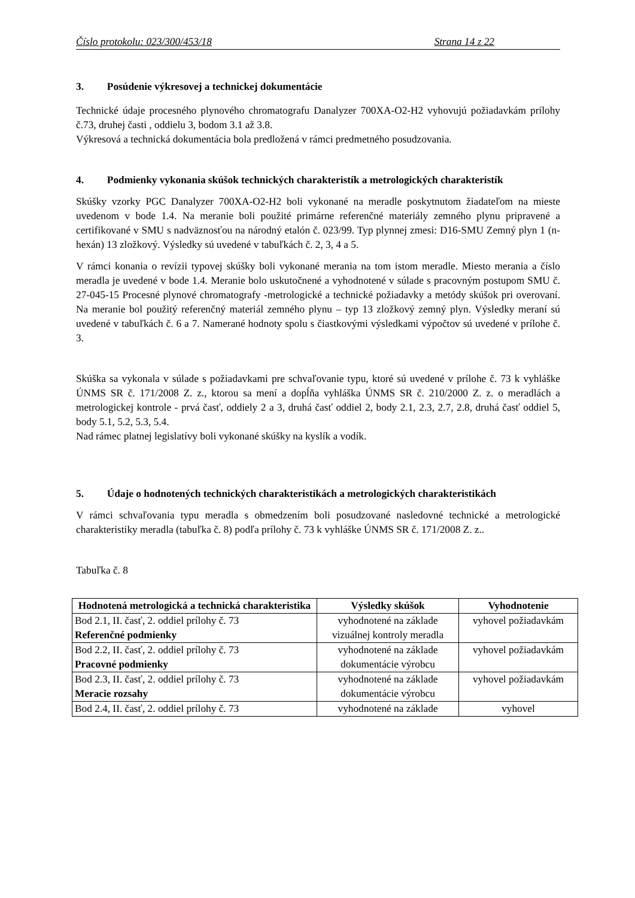Číslo protokolu: 023/300/453/18 Strana 14 z 22
3. Posúdenie výkresovej a technickej dokumentácie
Technické údaje procesného plynového chromatografu Danalyzer 700XA-O2-H2 vyhovujú požiadavkám prílohy č.73, druhej časti , oddielu 3, bodom 3.1 až 3.8.
Výkresová a technická dokumentácia bola predložená v rámci predmetného posudzovania.
4. Podmienky vykonania skúšok technických charakteristík a metrologických charakteristík
Skúšky vzorky PGC Danalyzer 700XA-O2-H2 boli vykonané na meradle poskytnutom žiadateľom na mieste uvedenom v bode 1.4. Na meranie boli použité primárne referenčné materiály zemného plynu pripravené a certifikované v SMU s nadväznosťou na národný etalón č. 023/99. Typ plynnej zmesi: D16-SMU Zemný plyn 1 (n-hexán) 13 zložkový. Výsledky sú uvedené v tabuľkách č. 2, 3, 4 a 5.
V rámci konania o revízii typovej skúšky boli vykonané merania na tom istom meradle. Miesto merania a číslo meradla je uvedené v bode 1.4. Meranie bolo uskutočnené a vyhodnotené v súlade s pracovným postupom SMU č. 27-045-15 Procesné plynové chromatografy -metrologické a technické požiadavky a metódy skúšok pri overovaní. Na meranie bol použitý referenčný materiál zemného plynu – typ 13 zložkový zemný plyn. Výsledky meraní sú uvedené v tabuľkách č. 6 a 7. Namerané hodnoty spolu s čiastkovými výsledkami výpočtov sú uvedené v prílohe č. 3.
Skúška sa vykonala v súlade s požiadavkami pre schvaľovanie typu, ktoré sú uvedené v prílohe č. 73 k vyhláške ÚNMS SR č. 171/2008 Z. z., ktorou sa mení a dopĺňa vyhláška ÚNMS SR č. 210/2000 Z. z. o meradlách a metrologickej kontrole - prvá časť, oddiely 2 a 3, druhá časť oddiel 2, body 2.1, 2.3, 2.7, 2.8, druhá časť oddiel 5, body 5.1, 5.2, 5.3, 5.4.
Nad rámec platnej legislatívy boli vykonané skúšky na kyslík a vodík.
5. Údaje o hodnotených technických charakteristikách a metrologických charakteristikách
V rámci schvaľovania typu meradla s obmedzením boli posudzované nasledovné technické a metrologické charakteristiky meradla (tabuľka č. 8) podľa prílohy č. 73 k vyhláške ÚNMS SR č. 171/2008 Z. z..
Tabuľka č. 8
| Hodnotená metrologická a technická charakteristika | Výsledky skúšok | Vyhodnotenie |
| --- | --- | --- |
| Bod 2.1, II. časť, 2. oddiel prílohy č. 73 Referenčné podmienky | vyhodnotené na základe vizuálnej kontroly meradla | vyhovel požiadavkám |
| Bod 2.2, II. časť, 2. oddiel prílohy č. 73 Pracovné podmienky | vyhodnotené na základe dokumentácie výrobcu | vyhovel požiadavkám |
| Bod 2.3, II. časť, 2. oddiel prílohy č. 73 Meracie rozsahy | vyhodnotené na základe dokumentácie výrobcu | vyhovel požiadavkám |
| Bod 2.4, II. časť, 2. oddiel prílohy č. 73 | vyhodnotené na základe | vyhovel |